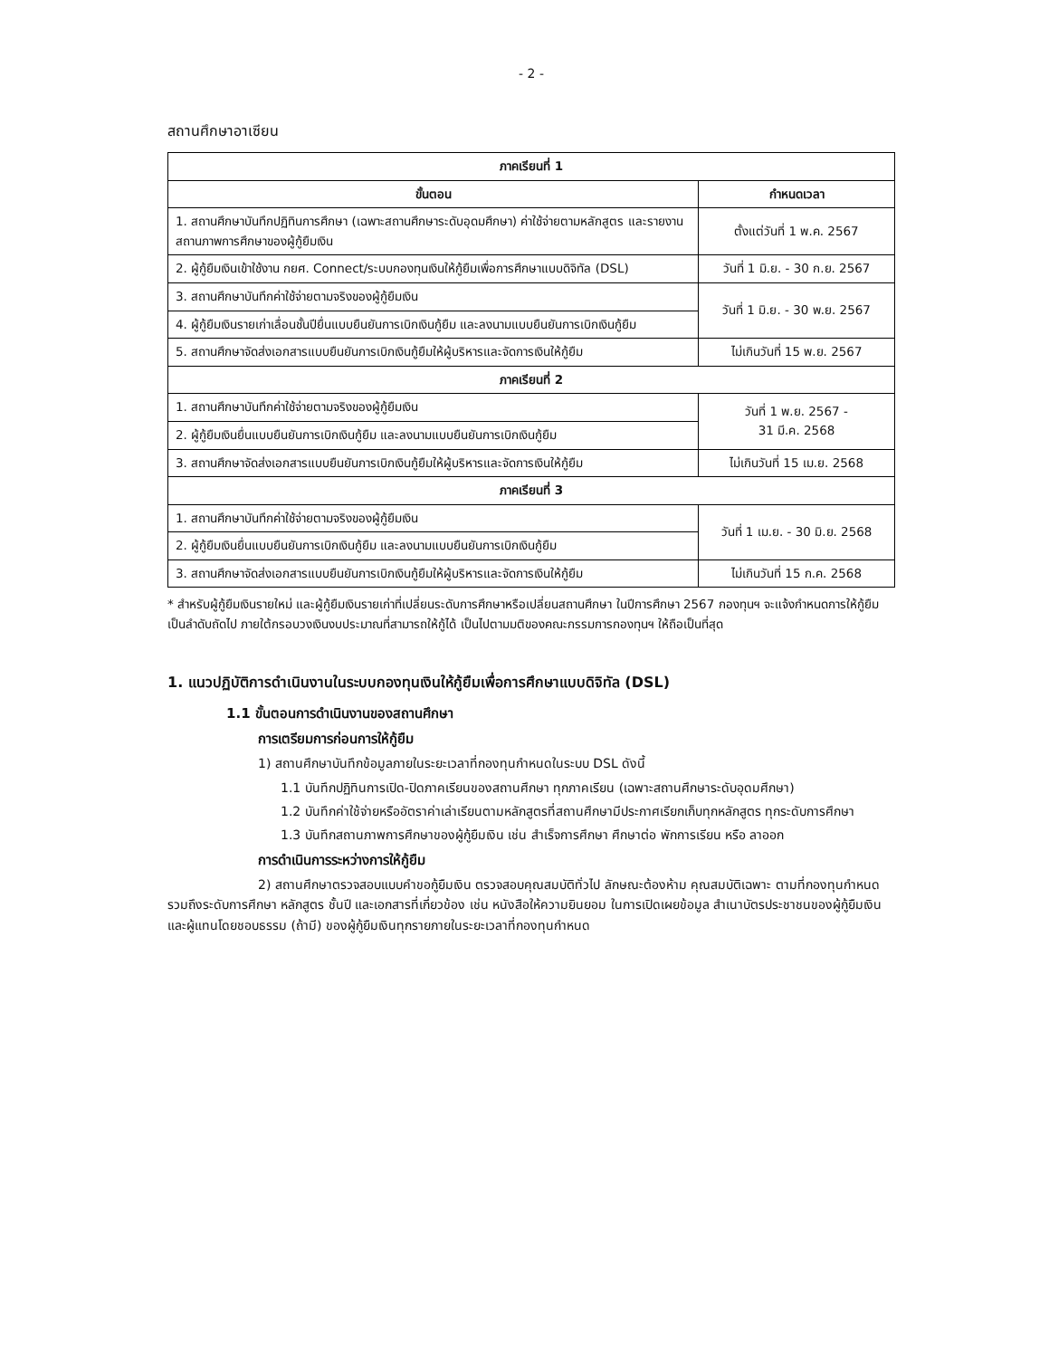- 2 -
สถานศึกษาอาเซียน
| ภาคเรียนที่ 1 | |
| --- | --- |
| ขั้นตอน | กำหนดเวลา |
| 1. สถานศึกษาบันทึกปฏิทินการศึกษา (เฉพาะสถานศึกษาระดับอุดมศึกษา) ค่าใช้จ่ายตามหลักสูตร และรายงานสถานภาพการศึกษาของผู้กู้ยืมเงิน | ตั้งแต่วันที่ 1 พ.ค. 2567 |
| 2. ผู้กู้ยืมเงินเข้าใช้งาน กยศ. Connect/ระบบกองทุนเงินให้กู้ยืมเพื่อการศึกษาแบบดิจิทัล (DSL) | วันที่ 1 มิ.ย. - 30 ก.ย. 2567 |
| 3. สถานศึกษาบันทึกค่าใช้จ่ายตามจริงของผู้กู้ยืมเงิน | วันที่ 1 มิ.ย. - 30 พ.ย. 2567 |
| 4. ผู้กู้ยืมเงินรายเก่าเลื่อนชั้นปียื่นแบบยืนยันการเบิกเงินกู้ยืม และลงนามแบบยืนยันการเบิกเงินกู้ยืม | |
| 5. สถานศึกษาจัดส่งเอกสารแบบยืนยันการเบิกเงินกู้ยืมให้ผู้บริหารและจัดการเงินให้กู้ยืม | ไม่เกินวันที่ 15 พ.ย. 2567 |
| ภาคเรียนที่ 2 | |
| 1. สถานศึกษาบันทึกค่าใช้จ่ายตามจริงของผู้กู้ยืมเงิน | วันที่ 1 พ.ย. 2567 - 31 มี.ค. 2568 |
| 2. ผู้กู้ยืมเงินยื่นแบบยืนยันการเบิกเงินกู้ยืม และลงนามแบบยืนยันการเบิกเงินกู้ยืม | |
| 3. สถานศึกษาจัดส่งเอกสารแบบยืนยันการเบิกเงินกู้ยืมให้ผู้บริหารและจัดการเงินให้กู้ยืม | ไม่เกินวันที่ 15 เม.ย. 2568 |
| ภาคเรียนที่ 3 | |
| 1. สถานศึกษาบันทึกค่าใช้จ่ายตามจริงของผู้กู้ยืมเงิน | วันที่ 1 เม.ย. - 30 มิ.ย. 2568 |
| 2. ผู้กู้ยืมเงินยื่นแบบยืนยันการเบิกเงินกู้ยืม และลงนามแบบยืนยันการเบิกเงินกู้ยืม | |
| 3. สถานศึกษาจัดส่งเอกสารแบบยืนยันการเบิกเงินกู้ยืมให้ผู้บริหารและจัดการเงินให้กู้ยืม | ไม่เกินวันที่ 15 ก.ค. 2568 |
* สำหรับผู้กู้ยืมเงินรายใหม่ และผู้กู้ยืมเงินรายเก่าที่เปลี่ยนระดับการศึกษาหรือเปลี่ยนสถานศึกษา ในปีการศึกษา 2567 กองทุนฯ จะแจ้งกำหนดการให้กู้ยืมเป็นลำดับถัดไป ภายใต้กรอบวงเงินงบประมาณที่สามารถให้กู้ได้ เป็นไปตามมติของคณะกรรมการกองทุนฯ ให้ถือเป็นที่สุด
1. แนวปฏิบัติการดำเนินงานในระบบกองทุนเงินให้กู้ยืมเพื่อการศึกษาแบบดิจิทัล (DSL)
1.1 ขั้นตอนการดำเนินงานของสถานศึกษา
การเตรียมการก่อนการให้กู้ยืม
1) สถานศึกษาบันทึกข้อมูลภายในระยะเวลาที่กองทุนกำหนดในระบบ DSL ดังนี้
1.1 บันทึกปฏิทินการเปิด-ปิดภาคเรียนของสถานศึกษา ทุกภาคเรียน (เฉพาะสถานศึกษาระดับอุดมศึกษา)
1.2 บันทึกค่าใช้จ่ายหรืออัตราค่าเล่าเรียนตามหลักสูตรที่สถานศึกษามีประกาศเรียกเก็บทุกหลักสูตร ทุกระดับการศึกษา
1.3 บันทึกสถานภาพการศึกษาของผู้กู้ยืมเงิน เช่น สำเร็จการศึกษา ศึกษาต่อ พักการเรียน หรือ ลาออก
การดำเนินการระหว่างการให้กู้ยืม
2) สถานศึกษาตรวจสอบแบบคำขอกู้ยืมเงิน ตรวจสอบคุณสมบัติทั่วไป ลักษณะต้องห้าม คุณสมบัติเฉพาะ ตามที่กองทุนกำหนด รวมถึงระดับการศึกษา หลักสูตร ชั้นปี และเอกสารที่เกี่ยวข้อง เช่น หนังสือให้ความยินยอม ในการเปิดเผยข้อมูล สำเนาบัตรประชาชนของผู้กู้ยืมเงิน และผู้แทนโดยชอบธรรม (ถ้ามี) ของผู้กู้ยืมเงินทุกรายภายในระยะเวลาที่กองทุนกำหนด